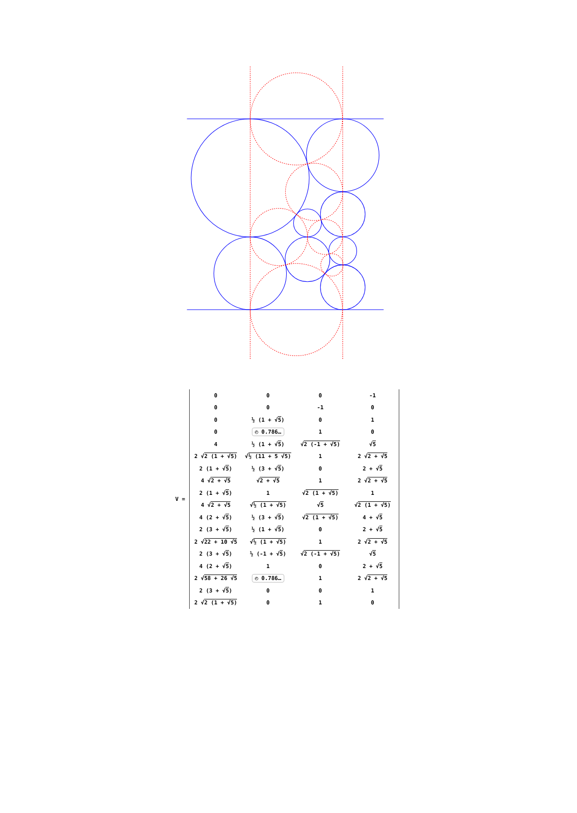V =
| 0 | 0 | 0 | -1 |
| 0 | 0 | -1 | 0 |
| 0 | ½ (1 + √ 5 ) | 0 | 1 |
| 0 | ◴ 0.786… | 1 | 0 |
| 4 | ½ (1 + √ 5 ) | √ 2 (-1 + √5) | √ 5 |
| 2 √ 2 (1 + √5) | √ ½ (11 + 5 √5) | 1 | 2 √ 2 + √5 |
| 2 (1 + √ 5 ) | ½ (3 + √ 5 ) | 0 | 2 + √ 5 |
| 4 √ 2 + √5 | √ 2 + √5 | 1 | 2 √ 2 + √5 |
| 2 (1 + √ 5 ) | 1 | √ 2 (1 + √5) | 1 |
| 4 √ 2 + √5 | √ ½ (1 + √5) | √ 5 | √ 2 (1 + √5) |
| 4 (2 + √ 5 ) | ½ (3 + √ 5 ) | √ 2 (1 + √5) | 4 + √ 5 |
| 2 (3 + √ 5 ) | ½ (1 + √ 5 ) | 0 | 2 + √ 5 |
| 2 √ 22 + 10 √5 | √ ½ (1 + √5) | 1 | 2 √ 2 + √5 |
| 2 (3 + √ 5 ) | ½ (-1 + √ 5 ) | √ 2 (-1 + √5) | √ 5 |
| 4 (2 + √ 5 ) | 1 | 0 | 2 + √ 5 |
| 2 √ 58 + 26 √5 | ◴ 0.786… | 1 | 2 √ 2 + √5 |
| 2 (3 + √ 5 ) | 0 | 0 | 1 |
| 2 √ 2 (1 + √5) | 0 | 1 | 0 |